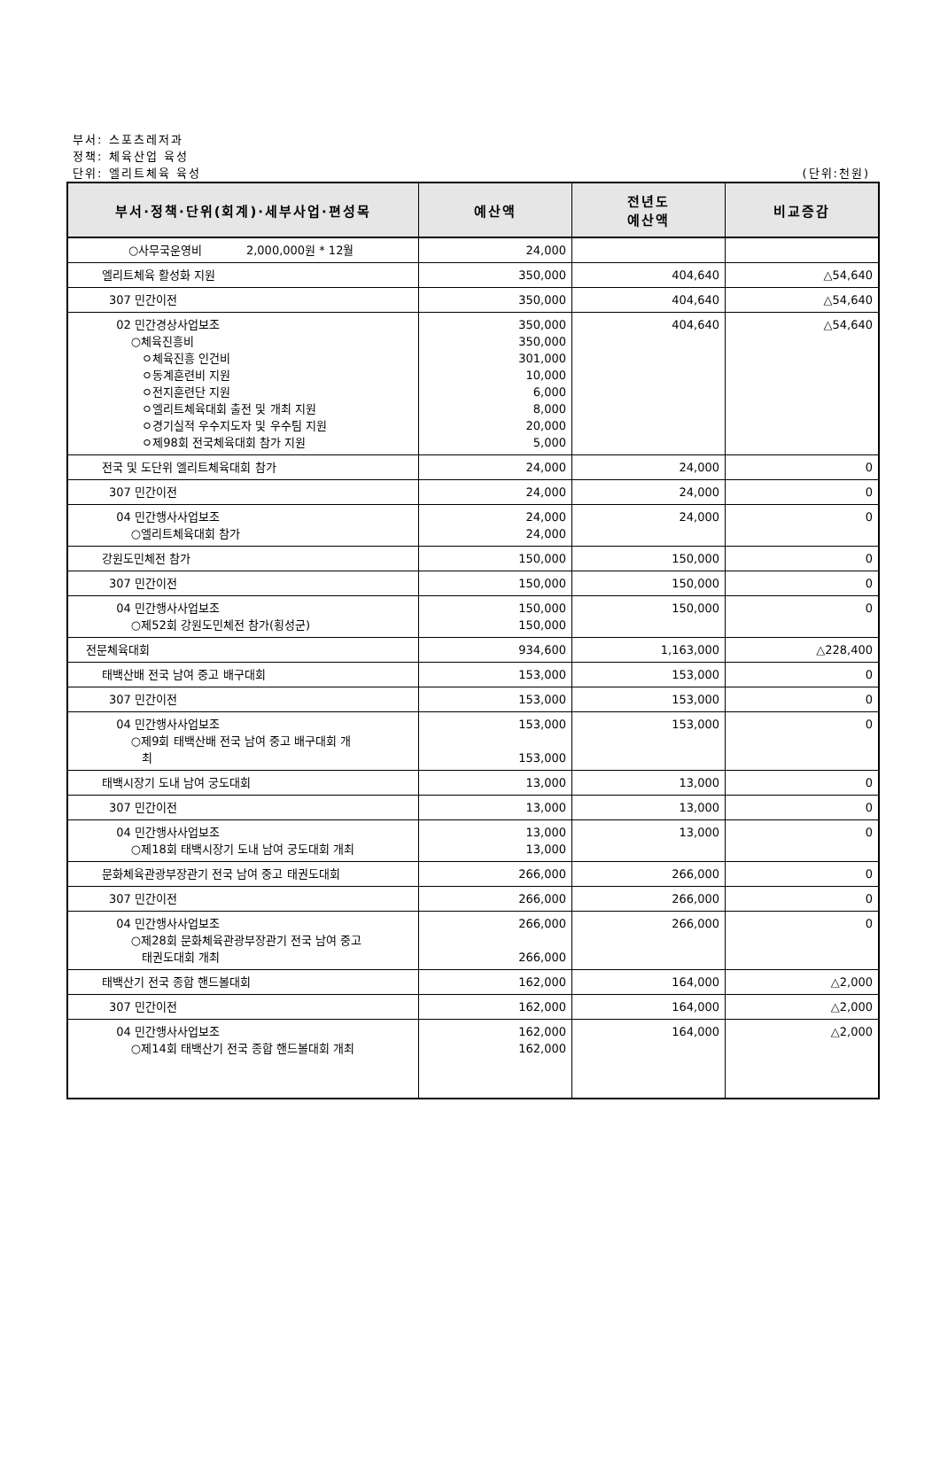부서: 스포츠레저과
정책: 체육산업 육성
단위: 엘리트체육 육성 (단위:천원)
| 부서·정책·단위(회계)·세부사업·편성목 | 예산액 | 전년도 예산액 | 비교증감 |
| --- | --- | --- | --- |
| ○사무국운영비 2,000,000원 * 12월 | 24,000 | | |
| 엘리트체육 활성화 지원 | 350,000 | 404,640 | △54,640 |
| 307 민간이전 | 350,000 | 404,640 | △54,640 |
| 02 민간경상사업보조 ○체육진흥비 ㅇ체육진흥 인건비 ㅇ동계훈련비 지원 ㅇ전지훈련단 지원 ㅇ엘리트체육대회 출전 및 개최 지원 ㅇ경기실적 우수지도자 및 우수팀 지원 ㅇ제98회 전국체육대회 참가 지원 | 350,000 350,000 301,000 10,000 6,000 8,000 20,000 5,000 | 404,640 | △54,640 |
| 전국 및 도단위 엘리트체육대회 참가 | 24,000 | 24,000 | 0 |
| 307 민간이전 | 24,000 | 24,000 | 0 |
| 04 민간행사사업보조 ○엘리트체육대회 참가 | 24,000 24,000 | 24,000 | 0 |
| 강원도민체전 참가 | 150,000 | 150,000 | 0 |
| 307 민간이전 | 150,000 | 150,000 | 0 |
| 04 민간행사사업보조 ○제52회 강원도민체전 참가(횡성군) | 150,000 150,000 | 150,000 | 0 |
| 전문체육대회 | 934,600 | 1,163,000 | △228,400 |
| 태백산배 전국 남여 중고 배구대회 | 153,000 | 153,000 | 0 |
| 307 민간이전 | 153,000 | 153,000 | 0 |
| 04 민간행사사업보조 ○제9회 태백산배 전국 남여 중고 배구대회 개 최 | 153,000 153,000 | 153,000 | 0 |
| 태백시장기 도내 남여 궁도대회 | 13,000 | 13,000 | 0 |
| 307 민간이전 | 13,000 | 13,000 | 0 |
| 04 민간행사사업보조 ○제18회 태백시장기 도내 남여 궁도대회 개최 | 13,000 13,000 | 13,000 | 0 |
| 문화체육관광부장관기 전국 남여 중고 태권도대회 | 266,000 | 266,000 | 0 |
| 307 민간이전 | 266,000 | 266,000 | 0 |
| 04 민간행사사업보조 ○제28회 문화체육관광부장관기 전국 남여 중고 태권도대회 개최 | 266,000 266,000 | 266,000 | 0 |
| 태백산기 전국 종합 핸드볼대회 | 162,000 | 164,000 | △2,000 |
| 307 민간이전 | 162,000 | 164,000 | △2,000 |
| 04 민간행사사업보조 ○제14회 태백산기 전국 종합 핸드볼대회 개최 | 162,000 162,000 | 164,000 | △2,000 |